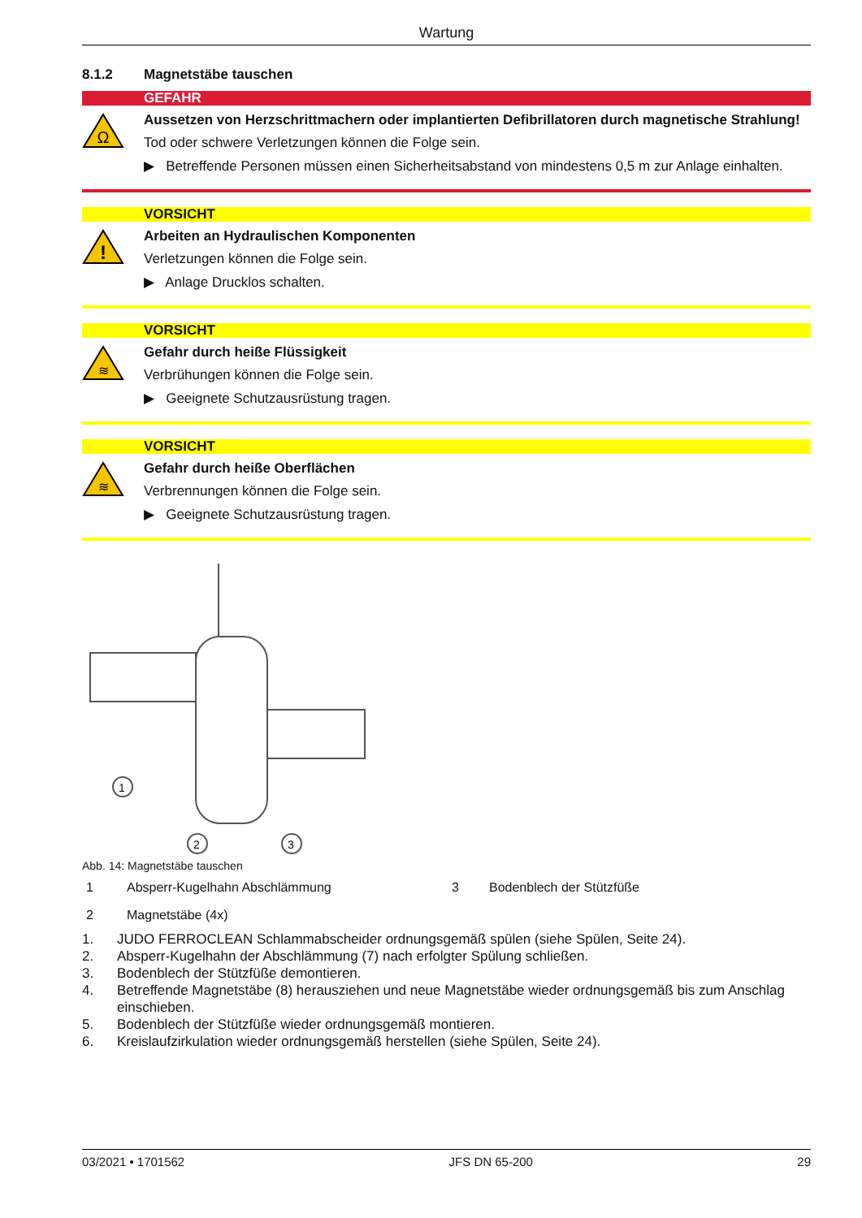Wartung
8.1.2 Magnetstäbe tauschen
GEFAHR
Ω
Aussetzen von Herzschrittmachern oder implantierten Defibrillatoren durch magnetische Strahlung!
Tod oder schwere Verletzungen können die Folge sein.
▶ Betreffende Personen müssen einen Sicherheitsabstand von mindestens 0,5 m zur Anlage einhalten.
VORSICHT
!
Arbeiten an Hydraulischen Komponenten
Verletzungen können die Folge sein.
▶ Anlage Drucklos schalten.
VORSICHT
≋
Gefahr durch heiße Flüssigkeit
Verbrühungen können die Folge sein.
▶ Geeignete Schutzausrüstung tragen.
VORSICHT
≋
Gefahr durch heiße Oberflächen
Verbrennungen können die Folge sein.
▶ Geeignete Schutzausrüstung tragen.
1
2
3
Abb. 14: Magnetstäbe tauschen
1 Absperr-Kugelhahn Abschlämmung 3 Bodenblech der Stützfüße 2 Magnetstäbe (4x)
1. JUDO FERROCLEAN Schlammabscheider ordnungsgemäß spülen (siehe Spülen, Seite 24).
2. Absperr-Kugelhahn der Abschlämmung (7) nach erfolgter Spülung schließen.
3. Bodenblech der Stützfüße demontieren.
4. Betreffende Magnetstäbe (8) herausziehen und neue Magnetstäbe wieder ordnungsgemäß bis zum Anschlag einschieben.
5. Bodenblech der Stützfüße wieder ordnungsgemäß montieren.
6. Kreislaufzirkulation wieder ordnungsgemäß herstellen (siehe Spülen, Seite 24).
03/2021 • 1701562 JFS DN 65-200 29